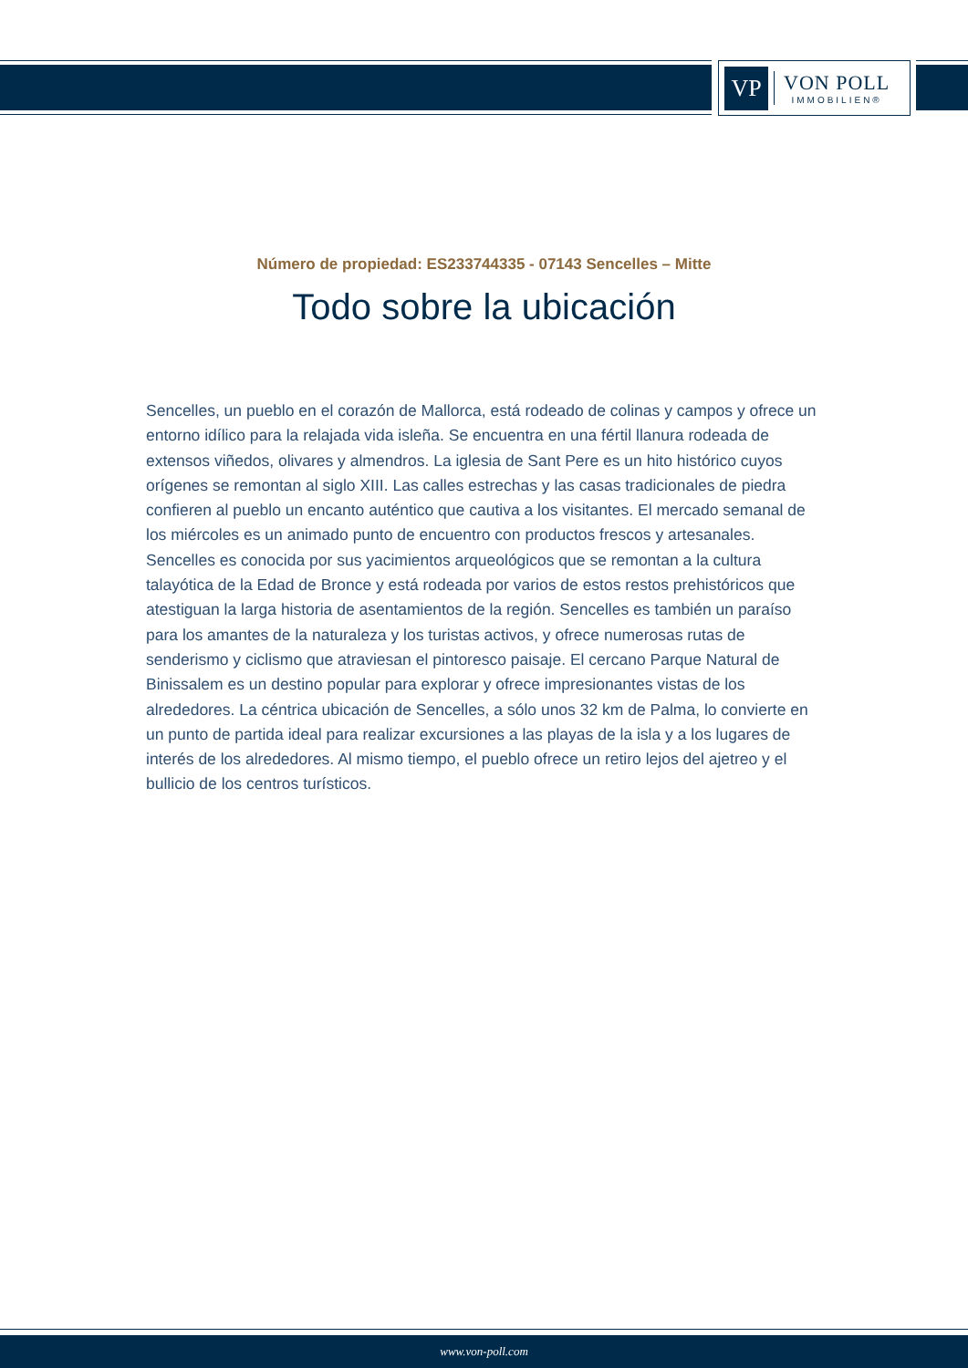VP
VON POLL
IMMOBILIEN®
Número de propiedad: ES233744335 - 07143 Sencelles – Mitte
Todo sobre la ubicación
Sencelles, un pueblo en el corazón de Mallorca, está rodeado de colinas y campos y ofrece un entorno idílico para la relajada vida isleña. Se encuentra en una fértil llanura rodeada de extensos viñedos, olivares y almendros. La iglesia de Sant Pere es un hito histórico cuyos orígenes se remontan al siglo XIII. Las calles estrechas y las casas tradicionales de piedra confieren al pueblo un encanto auténtico que cautiva a los visitantes. El mercado semanal de los miércoles es un animado punto de encuentro con productos frescos y artesanales. Sencelles es conocida por sus yacimientos arqueológicos que se remontan a la cultura talayótica de la Edad de Bronce y está rodeada por varios de estos restos prehistóricos que atestiguan la larga historia de asentamientos de la región. Sencelles es también un paraíso para los amantes de la naturaleza y los turistas activos, y ofrece numerosas rutas de senderismo y ciclismo que atraviesan el pintoresco paisaje. El cercano Parque Natural de Binissalem es un destino popular para explorar y ofrece impresionantes vistas de los alrededores. La céntrica ubicación de Sencelles, a sólo unos 32 km de Palma, lo convierte en un punto de partida ideal para realizar excursiones a las playas de la isla y a los lugares de interés de los alrededores. Al mismo tiempo, el pueblo ofrece un retiro lejos del ajetreo y el bullicio de los centros turísticos.
www.von-poll.com